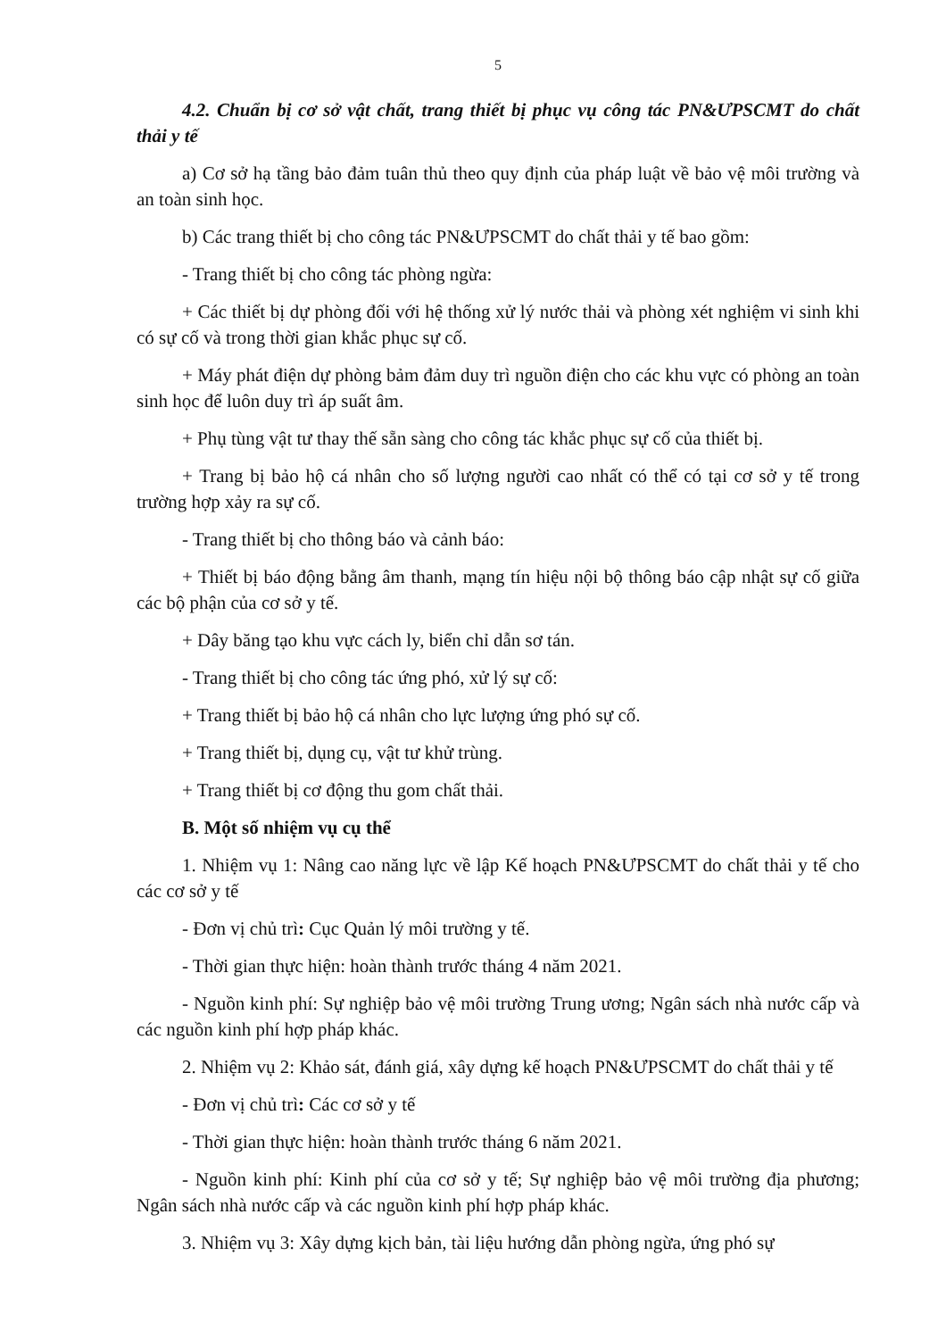5
4.2. Chuẩn bị cơ sở vật chất, trang thiết bị phục vụ công tác PN&ƯPSCMT do chất thải y tế
a) Cơ sở hạ tầng bảo đảm tuân thủ theo quy định của pháp luật về bảo vệ môi trường và an toàn sinh học.
b) Các trang thiết bị cho công tác PN&ƯPSCMT do chất thải y tế bao gồm:
- Trang thiết bị cho công tác phòng ngừa:
+ Các thiết bị dự phòng đối với hệ thống xử lý nước thải và phòng xét nghiệm vi sinh khi có sự cố và trong thời gian khắc phục sự cố.
+ Máy phát điện dự phòng bảm đảm duy trì nguồn điện cho các khu vực có phòng an toàn sinh học để luôn duy trì áp suất âm.
+ Phụ tùng vật tư thay thế sẵn sàng cho công tác khắc phục sự cố của thiết bị.
+ Trang bị bảo hộ cá nhân cho số lượng người cao nhất có thể có tại cơ sở y tế trong trường hợp xảy ra sự cố.
- Trang thiết bị cho thông báo và cảnh báo:
+ Thiết bị báo động bằng âm thanh, mạng tín hiệu nội bộ thông báo cập nhật sự cố giữa các bộ phận của cơ sở y tế.
+ Dây băng tạo khu vực cách ly, biển chỉ dẫn sơ tán.
- Trang thiết bị cho công tác ứng phó, xử lý sự cố:
+ Trang thiết bị bảo hộ cá nhân cho lực lượng ứng phó sự cố.
+ Trang thiết bị, dụng cụ, vật tư khử trùng.
+ Trang thiết bị cơ động thu gom chất thải.
B. Một số nhiệm vụ cụ thể
1. Nhiệm vụ 1: Nâng cao năng lực về lập Kế hoạch PN&ƯPSCMT do chất thải y tế cho các cơ sở y tế
- Đơn vị chủ trì: Cục Quản lý môi trường y tế.
- Thời gian thực hiện: hoàn thành trước tháng 4 năm 2021.
- Nguồn kinh phí: Sự nghiệp bảo vệ môi trường Trung ương; Ngân sách nhà nước cấp và các nguồn kinh phí hợp pháp khác.
2. Nhiệm vụ 2: Khảo sát, đánh giá, xây dựng kế hoạch PN&ƯPSCMT do chất thải y tế
- Đơn vị chủ trì: Các cơ sở y tế
- Thời gian thực hiện: hoàn thành trước tháng 6 năm 2021.
- Nguồn kinh phí: Kinh phí của cơ sở y tế; Sự nghiệp bảo vệ môi trường địa phương; Ngân sách nhà nước cấp và các nguồn kinh phí hợp pháp khác.
3. Nhiệm vụ 3: Xây dựng kịch bản, tài liệu hướng dẫn phòng ngừa, ứng phó sự